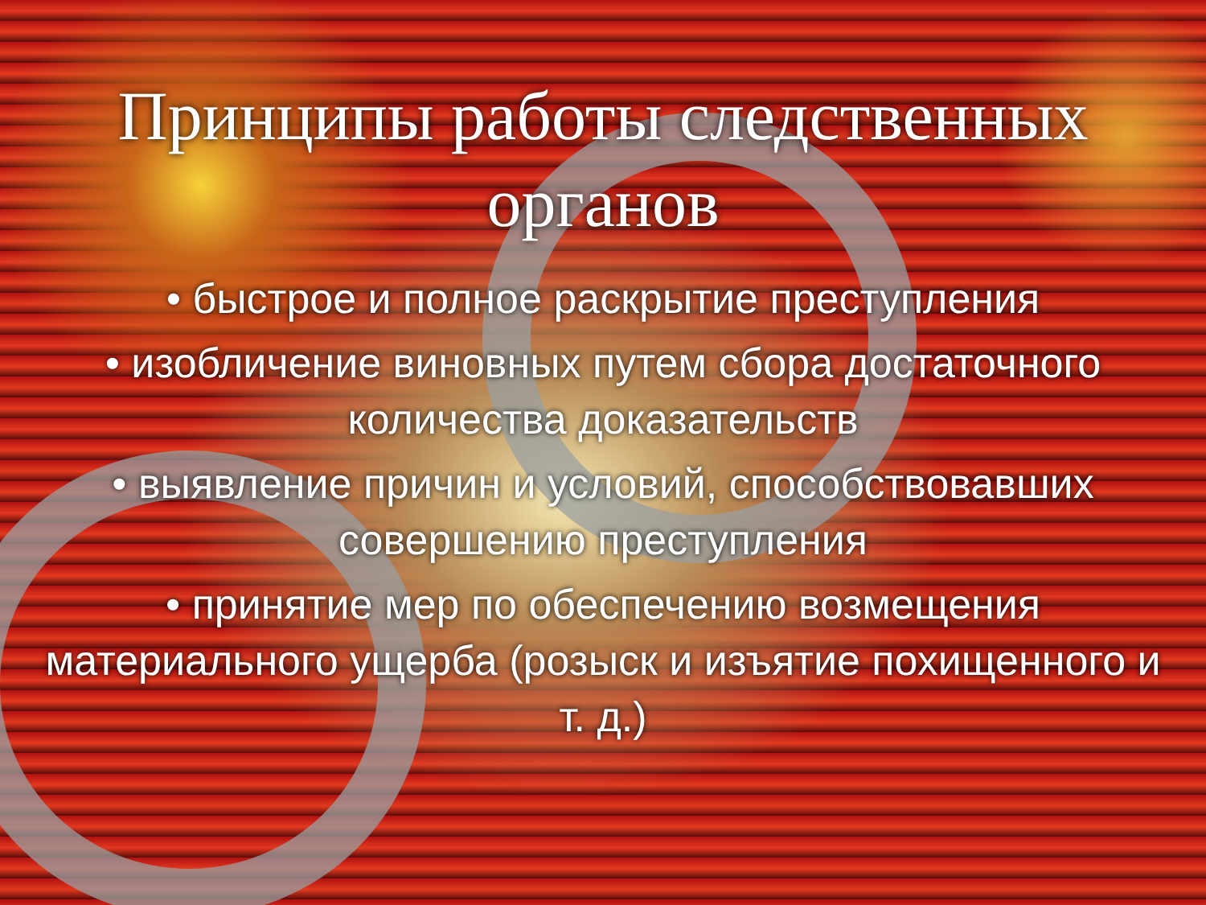Принципы работы следственных органов
• быстрое и полное раскрытие преступления
• изобличение виновных путем сбора достаточного количества доказательств
• выявление причин и условий, способствовавших совершению преступления
• принятие мер по обеспечению возмещения материального ущерба (розыск и изъятие похищенного и т. д.)